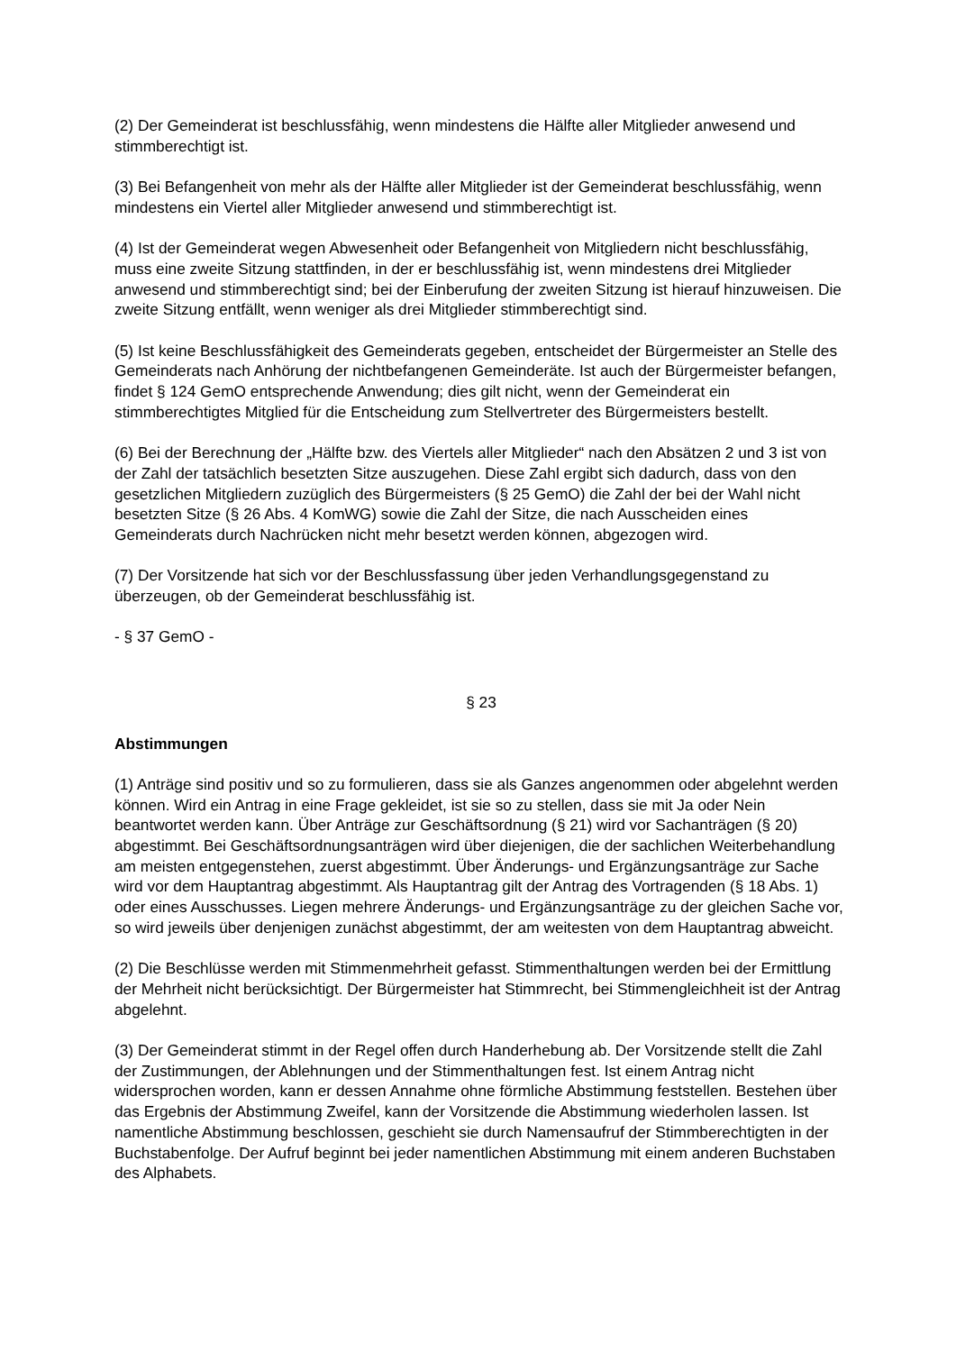(2) Der Gemeinderat ist beschlussfähig, wenn mindestens die Hälfte aller Mitglieder anwesend und stimmberechtigt ist.
(3) Bei Befangenheit von mehr als der Hälfte aller Mitglieder ist der Gemeinderat beschlussfähig, wenn mindestens ein Viertel aller Mitglieder anwesend und stimmberechtigt ist.
(4) Ist der Gemeinderat wegen Abwesenheit oder Befangenheit von Mitgliedern nicht beschlussfähig, muss eine zweite Sitzung stattfinden, in der er beschlussfähig ist, wenn mindestens drei Mitglieder anwesend und stimmberechtigt sind; bei der Einberufung der zweiten Sitzung ist hierauf hinzuweisen. Die zweite Sitzung entfällt, wenn weniger als drei Mitglieder stimmberechtigt sind.
(5) Ist keine Beschlussfähigkeit des Gemeinderats gegeben, entscheidet der Bürgermeister an Stelle des Gemeinderats nach Anhörung der nichtbefangenen Gemeinderäte. Ist auch der Bürgermeister befangen, findet § 124 GemO entsprechende Anwendung; dies gilt nicht, wenn der Gemeinderat ein stimmberechtigtes Mitglied für die Entscheidung zum Stellvertreter des Bürgermeisters bestellt.
(6) Bei der Berechnung der „Hälfte bzw. des Viertels aller Mitglieder“ nach den Absätzen 2 und 3 ist von der Zahl der tatsächlich besetzten Sitze auszugehen. Diese Zahl ergibt sich dadurch, dass von den gesetzlichen Mitgliedern zuzüglich des Bürgermeisters (§ 25 GemO) die Zahl der bei der Wahl nicht besetzten Sitze (§ 26 Abs. 4 KomWG) sowie die Zahl der Sitze, die nach Ausscheiden eines Gemeinderats durch Nachrücken nicht mehr besetzt werden können, abgezogen wird.
(7) Der Vorsitzende hat sich vor der Beschlussfassung über jeden Verhandlungsgegenstand zu überzeugen, ob der Gemeinderat beschlussfähig ist.
- § 37 GemO -
§ 23
Abstimmungen
(1) Anträge sind positiv und so zu formulieren, dass sie als Ganzes angenommen oder abgelehnt werden können. Wird ein Antrag in eine Frage gekleidet, ist sie so zu stellen, dass sie mit Ja oder Nein beantwortet werden kann. Über Anträge zur Geschäftsordnung (§ 21) wird vor Sachanträgen (§ 20) abgestimmt. Bei Geschäftsordnungsanträgen wird über diejenigen, die der sachlichen Weiterbehandlung am meisten entgegenstehen, zuerst abgestimmt. Über Änderungs- und Ergänzungsanträge zur Sache wird vor dem Hauptantrag abgestimmt. Als Hauptantrag gilt der Antrag des Vortragenden (§ 18 Abs. 1) oder eines Ausschusses. Liegen mehrere Änderungs- und Ergänzungsanträge zu der gleichen Sache vor, so wird jeweils über denjenigen zunächst abgestimmt, der am weitesten von dem Hauptantrag abweicht.
(2) Die Beschlüsse werden mit Stimmenmehrheit gefasst. Stimmenthaltungen werden bei der Ermittlung der Mehrheit nicht berücksichtigt. Der Bürgermeister hat Stimmrecht, bei Stimmengleichheit ist der Antrag abgelehnt.
(3) Der Gemeinderat stimmt in der Regel offen durch Handerhebung ab. Der Vorsitzende stellt die Zahl der Zustimmungen, der Ablehnungen und der Stimmenthaltungen fest. Ist einem Antrag nicht widersprochen worden, kann er dessen Annahme ohne förmliche Abstimmung feststellen. Bestehen über das Ergebnis der Abstimmung Zweifel, kann der Vorsitzende die Abstimmung wiederholen lassen. Ist namentliche Abstimmung beschlossen, geschieht sie durch Namensaufruf der Stimmberechtigten in der Buchstabenfolge. Der Aufruf beginnt bei jeder namentlichen Abstimmung mit einem anderen Buchstaben des Alphabets.